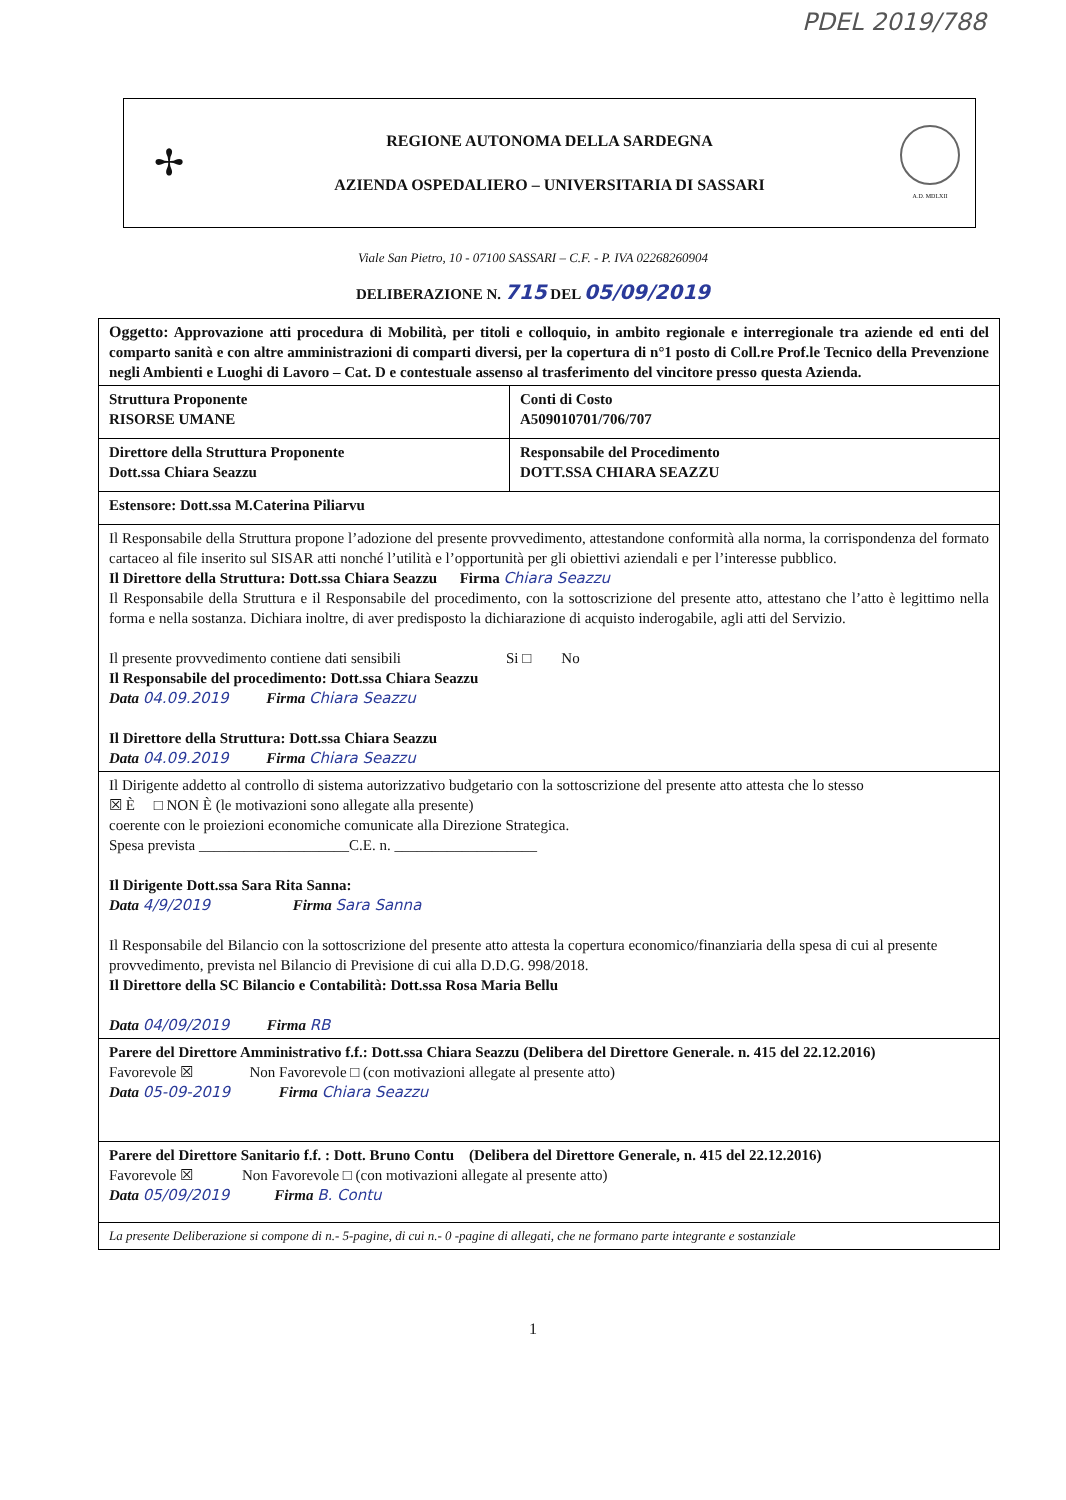PDEL 2019/788
✢
REGIONE AUTONOMA DELLA SARDEGNA
AZIENDA OSPEDALIERO – UNIVERSITARIA DI SASSARI
A.D. MDLXII
Viale San Pietro, 10 - 07100 SASSARI – C.F. - P. IVA 02268260904
DELIBERAZIONE N. 715 DEL 05/09/2019
| Oggetto: Approvazione atti procedura di Mobilità, per titoli e colloquio, in ambito regionale e interregionale tra aziende ed enti del comparto sanità e con altre amministrazioni di comparti diversi, per la copertura di n°1 posto di Coll.re Prof.le Tecnico della Prevenzione negli Ambienti e Luoghi di Lavoro – Cat. D e contestuale assenso al trasferimento del vincitore presso questa Azienda. | |
| Struttura Proponente RISORSE UMANE | Conti di Costo A509010701/706/707 |
| Direttore della Struttura Proponente Dott.ssa Chiara Seazzu | Responsabile del Procedimento DOTT.SSA CHIARA SEAZZU |
| Estensore: Dott.ssa M.Caterina Piliarvu | |
| Il Responsabile della Struttura propone l’adozione del presente provvedimento, attestandone conformità alla norma, la corrispondenza del formato cartaceo al file inserito sul SISAR atti nonché l’utilità e l’opportunità per gli obiettivi aziendali e per l’interesse pubblico. Il Direttore della Struttura: Dott.ssa Chiara Seazzu Firma Chiara Seazzu Il Responsabile della Struttura e il Responsabile del procedimento, con la sottoscrizione del presente atto, attestano che l’atto è legittimo nella forma e nella sostanza. Dichiara inoltre, di aver predisposto la dichiarazione di acquisto inderogabile, agli atti del Servizio. Il presente provvedimento contiene dati sensibili Si □ No Il Responsabile del procedimento: Dott.ssa Chiara Seazzu Data 04.09.2019 Firma Chiara Seazzu Il Direttore della Struttura: Dott.ssa Chiara Seazzu Data 04.09.2019 Firma Chiara Seazzu | |
| Il Dirigente addetto al controllo di sistema autorizzativo budgetario con la sottoscrizione del presente atto attesta che lo stesso ☒ È □ NON È (le motivazioni sono allegate alla presente) coerente con le proiezioni economiche comunicate alla Direzione Strategica. Spesa prevista ____________________C.E. n. ___________________ Il Dirigente Dott.ssa Sara Rita Sanna: Data 4/9/2019 Firma Sara Sanna Il Responsabile del Bilancio con la sottoscrizione del presente atto attesta la copertura economico/finanziaria della spesa di cui al presente provvedimento, prevista nel Bilancio di Previsione di cui alla D.D.G. 998/2018. Il Direttore della SC Bilancio e Contabilità: Dott.ssa Rosa Maria Bellu Data 04/09/2019 Firma RB | |
| Parere del Direttore Amministrativo f.f.: Dott.ssa Chiara Seazzu (Delibera del Direttore Generale. n. 415 del 22.12.2016) Favorevole ☒ Non Favorevole □ (con motivazioni allegate al presente atto) Data 05-09-2019 Firma Chiara Seazzu | |
| Parere del Direttore Sanitario f.f. : Dott. Bruno Contu (Delibera del Direttore Generale, n. 415 del 22.12.2016) Favorevole ☒ Non Favorevole □ (con motivazioni allegate al presente atto) Data 05/09/2019 Firma B. Contu | |
| La presente Deliberazione si compone di n.- 5-pagine, di cui n.- 0 -pagine di allegati, che ne formano parte integrante e sostanziale | |
1